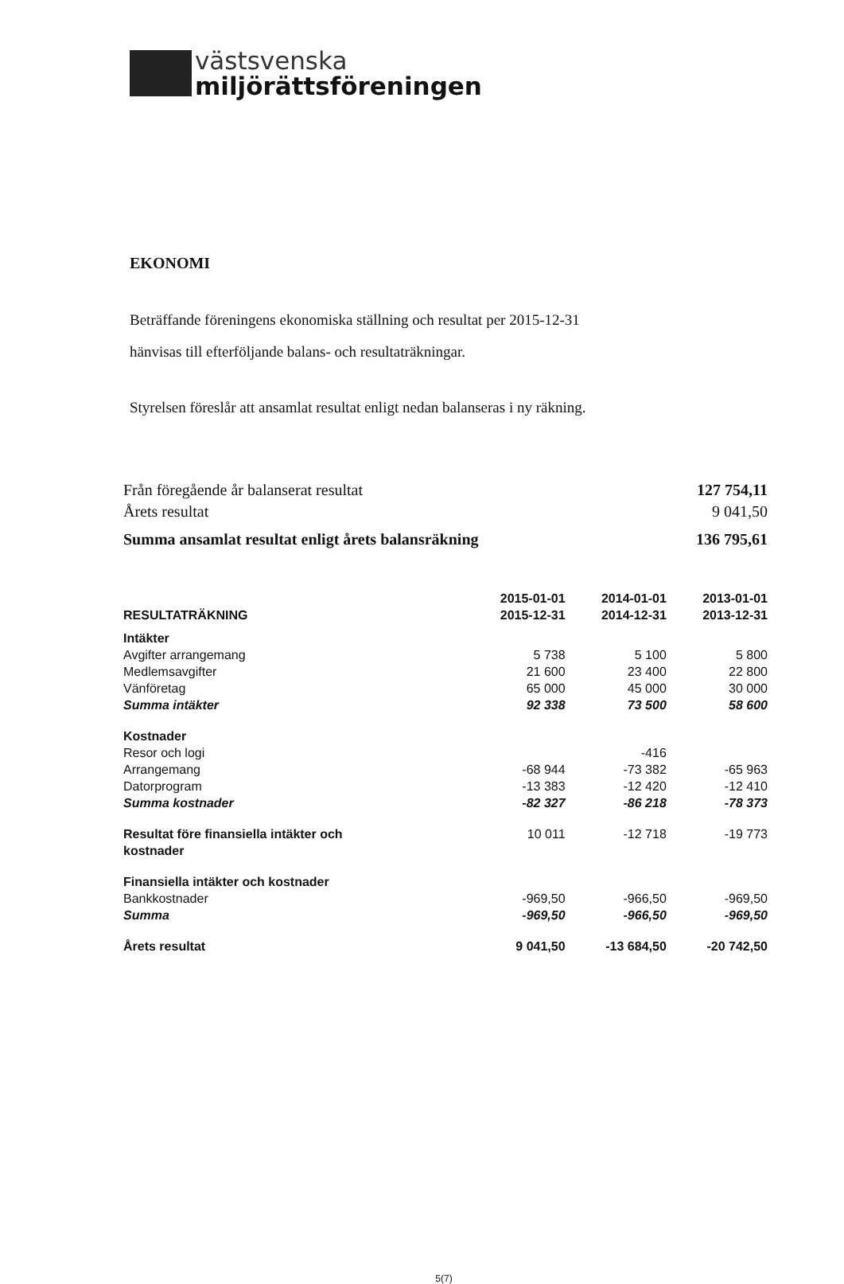västsvenska
miljörättsföreningen
EKONOMI
Beträffande föreningens ekonomiska ställning och resultat per 2015-12-31
hänvisas till efterföljande balans- och resultaträkningar.
Styrelsen föreslår att ansamlat resultat enligt nedan balanseras i ny räkning.
| Från föregående år balanserat resultat | 127 754,11 |
| Årets resultat | 9 041,50 |
| Summa ansamlat resultat enligt årets balansräkning | 136 795,61 |
| RESULTATRÄKNING | 2015-01-01 2015-12-31 | 2014-01-01 2014-12-31 | 2013-01-01 2013-12-31 |
| --- | --- | --- | --- |
| Intäkter | | | |
| Avgifter arrangemang | 5 738 | 5 100 | 5 800 |
| Medlemsavgifter | 21 600 | 23 400 | 22 800 |
| Vänföretag | 65 000 | 45 000 | 30 000 |
| Summa intäkter | 92 338 | 73 500 | 58 600 |
| Kostnader | | | |
| Resor och logi | | -416 | |
| Arrangemang | -68 944 | -73 382 | -65 963 |
| Datorprogram | -13 383 | -12 420 | -12 410 |
| Summa kostnader | -82 327 | -86 218 | -78 373 |
| Resultat före finansiella intäkter och kostnader | 10 011 | -12 718 | -19 773 |
| Finansiella intäkter och kostnader | | | |
| Bankkostnader | -969,50 | -966,50 | -969,50 |
| Summa | -969,50 | -966,50 | -969,50 |
| Årets resultat | 9 041,50 | -13 684,50 | -20 742,50 |
5(7)